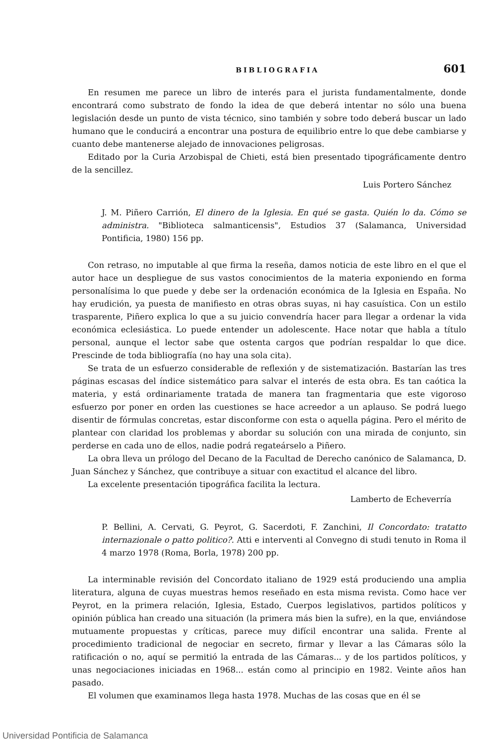BIBLIOGRAFIA 601
En resumen me parece un libro de interés para el jurista fundamentalmente, donde encontrará como substrato de fondo la idea de que deberá intentar no sólo una buena legislación desde un punto de vista técnico, sino también y sobre todo deberá buscar un lado humano que le conducirá a encontrar una postura de equilibrio entre lo que debe cambiarse y cuanto debe mantenerse alejado de innovaciones peligrosas.
Editado por la Curia Arzobispal de Chieti, está bien presentado tipográficamente dentro de la sencillez.
Luis Portero Sánchez
J. M. Piñero Carrión, El dinero de la Iglesia. En qué se gasta. Quién lo da. Cómo se administra. "Biblioteca salmanticensis", Estudios 37 (Salamanca, Universidad Pontificia, 1980) 156 pp.
Con retraso, no imputable al que firma la reseña, damos noticia de este libro en el que el autor hace un despliegue de sus vastos conocimientos de la materia exponiendo en forma personalísima lo que puede y debe ser la ordenación económica de la Iglesia en España. No hay erudición, ya puesta de manifiesto en otras obras suyas, ni hay casuística. Con un estilo trasparente, Piñero explica lo que a su juicio convendría hacer para llegar a ordenar la vida económica eclesiástica. Lo puede entender un adolescente. Hace notar que habla a título personal, aunque el lector sabe que ostenta cargos que podrían respaldar lo que dice. Prescinde de toda bibliografía (no hay una sola cita).
Se trata de un esfuerzo considerable de reflexión y de sistematización. Bastarían las tres páginas escasas del índice sistemático para salvar el interés de esta obra. Es tan caótica la materia, y está ordinariamente tratada de manera tan fragmentaria que este vigoroso esfuerzo por poner en orden las cuestiones se hace acreedor a un aplauso. Se podrá luego disentir de fórmulas concretas, estar disconforme con esta o aquella página. Pero el mérito de plantear con claridad los problemas y abordar su solución con una mirada de conjunto, sin perderse en cada uno de ellos, nadie podrá regateárselo a Piñero.
La obra lleva un prólogo del Decano de la Facultad de Derecho canónico de Salamanca, D. Juan Sánchez y Sánchez, que contribuye a situar con exactitud el alcance del libro.
La excelente presentación tipográfica facilita la lectura.
Lamberto de Echeverría
P. Bellini, A. Cervati, G. Peyrot, G. Sacerdoti, F. Zanchini, Il Concordato: tratatto internazionale o patto politico?. Atti e interventi al Convegno di studi tenuto in Roma il 4 marzo 1978 (Roma, Borla, 1978) 200 pp.
La interminable revisión del Concordato italiano de 1929 está produciendo una amplia literatura, alguna de cuyas muestras hemos reseñado en esta misma revista. Como hace ver Peyrot, en la primera relación, Iglesia, Estado, Cuerpos legislativos, partidos políticos y opinión pública han creado una situación (la primera más bien la sufre), en la que, enviándose mutuamente propuestas y críticas, parece muy difícil encontrar una salida. Frente al procedimiento tradicional de negociar en secreto, firmar y llevar a las Cámaras sólo la ratificación o no, aquí se permitió la entrada de las Cámaras... y de los partidos políticos, y unas negociaciones iniciadas en 1968... están como al principio en 1982. Veinte años han pasado.
El volumen que examinamos llega hasta 1978. Muchas de las cosas que en él se
Universidad Pontificia de Salamanca